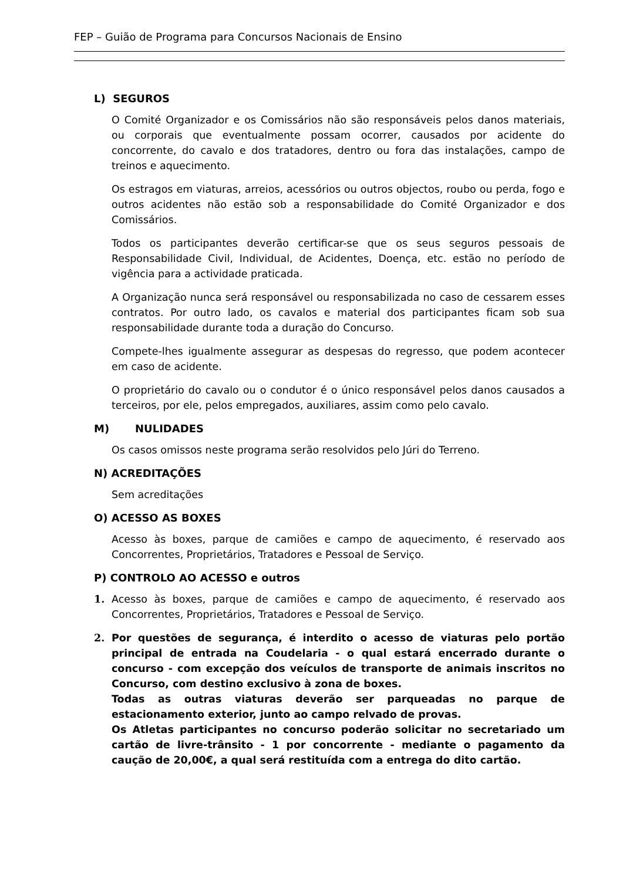FEP – Guião de Programa para Concursos Nacionais de Ensino
L) SEGUROS
O Comité Organizador e os Comissários não são responsáveis pelos danos materiais, ou corporais que eventualmente possam ocorrer, causados por acidente do concorrente, do cavalo e dos tratadores, dentro ou fora das instalações, campo de treinos e aquecimento.
Os estragos em viaturas, arreios, acessórios ou outros objectos, roubo ou perda, fogo e outros acidentes não estão sob a responsabilidade do Comité Organizador e dos Comissários.
Todos os participantes deverão certificar-se que os seus seguros pessoais de Responsabilidade Civil, Individual, de Acidentes, Doença, etc. estão no período de vigência para a actividade praticada.
A Organização nunca será responsável ou responsabilizada no caso de cessarem esses contratos. Por outro lado, os cavalos e material dos participantes ficam sob sua responsabilidade durante toda a duração do Concurso.
Compete-lhes igualmente assegurar as despesas do regresso, que podem acontecer em caso de acidente.
O proprietário do cavalo ou o condutor é o único responsável pelos danos causados a terceiros, por ele, pelos empregados, auxiliares, assim como pelo cavalo.
M) NULIDADES
Os casos omissos neste programa serão resolvidos pelo Júri do Terreno.
N) ACREDITAÇÕES
Sem acreditações
O) ACESSO AS BOXES
Acesso às boxes, parque de camiões e campo de aquecimento, é reservado aos Concorrentes, Proprietários, Tratadores e Pessoal de Serviço.
P) CONTROLO AO ACESSO e outros
1. Acesso às boxes, parque de camiões e campo de aquecimento, é reservado aos Concorrentes, Proprietários, Tratadores e Pessoal de Serviço.
2. Por questões de segurança, é interdito o acesso de viaturas pelo portão principal de entrada na Coudelaria - o qual estará encerrado durante o concurso - com excepção dos veículos de transporte de animais inscritos no Concurso, com destino exclusivo à zona de boxes.
Todas as outras viaturas deverão ser parqueadas no parque de estacionamento exterior, junto ao campo relvado de provas.
Os Atletas participantes no concurso poderão solicitar no secretariado um cartão de livre-trânsito - 1 por concorrente - mediante o pagamento da caução de 20,00€, a qual será restituída com a entrega do dito cartão.